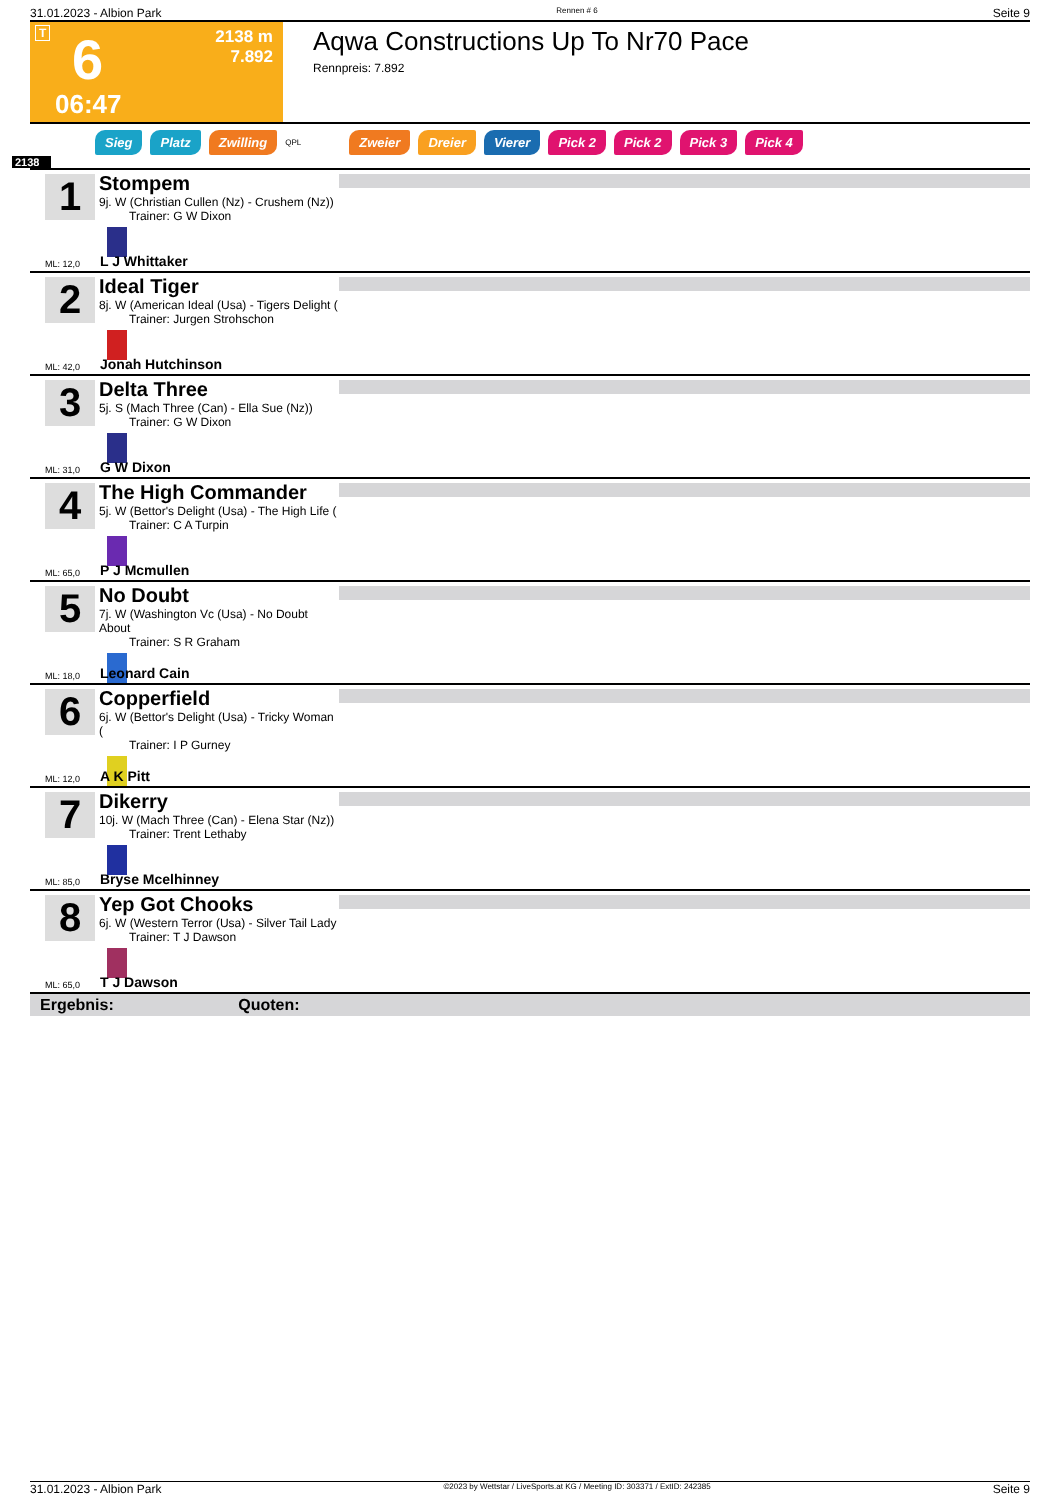31.01.2023 - Albion Park Rennen # 6 Seite 9
T 6
2138 m
7.892
06:47
Aqwa Constructions Up To Nr70 Pace
Rennpreis: 7.892
Sieg Platz Zwilling QPL Zweier Dreier Vierer Pick 2 Pick 2 Pick 3 Pick 4
2138
1
Stompem
9j. W (Christian Cullen (Nz) - Crushem (Nz))
Trainer: G W Dixon
ML: 12,0 L J Whittaker
2
Ideal Tiger
8j. W (American Ideal (Usa) - Tigers Delight (
Trainer: Jurgen Strohschon
ML: 42,0 Jonah Hutchinson
3
Delta Three
5j. S (Mach Three (Can) - Ella Sue (Nz))
Trainer: G W Dixon
ML: 31,0 G W Dixon
4
The High Commander
5j. W (Bettor's Delight (Usa) - The High Life (
Trainer: C A Turpin
ML: 65,0 P J Mcmullen
5
No Doubt
7j. W (Washington Vc (Usa) - No Doubt About
Trainer: S R Graham
ML: 18,0 Leonard Cain
6
Copperfield
6j. W (Bettor's Delight (Usa) - Tricky Woman (
Trainer: I P Gurney
ML: 12,0 A K Pitt
7
Dikerry
10j. W (Mach Three (Can) - Elena Star (Nz))
Trainer: Trent Lethaby
ML: 85,0 Bryse Mcelhinney
8
Yep Got Chooks
6j. W (Western Terror (Usa) - Silver Tail Lady
Trainer: T J Dawson
ML: 65,0 T J Dawson
Ergebnis: Quoten:
31.01.2023 - Albion Park ©2023 by Wettstar / LiveSports.at KG / Meeting ID: 303371 / ExtID: 242385 Seite 9